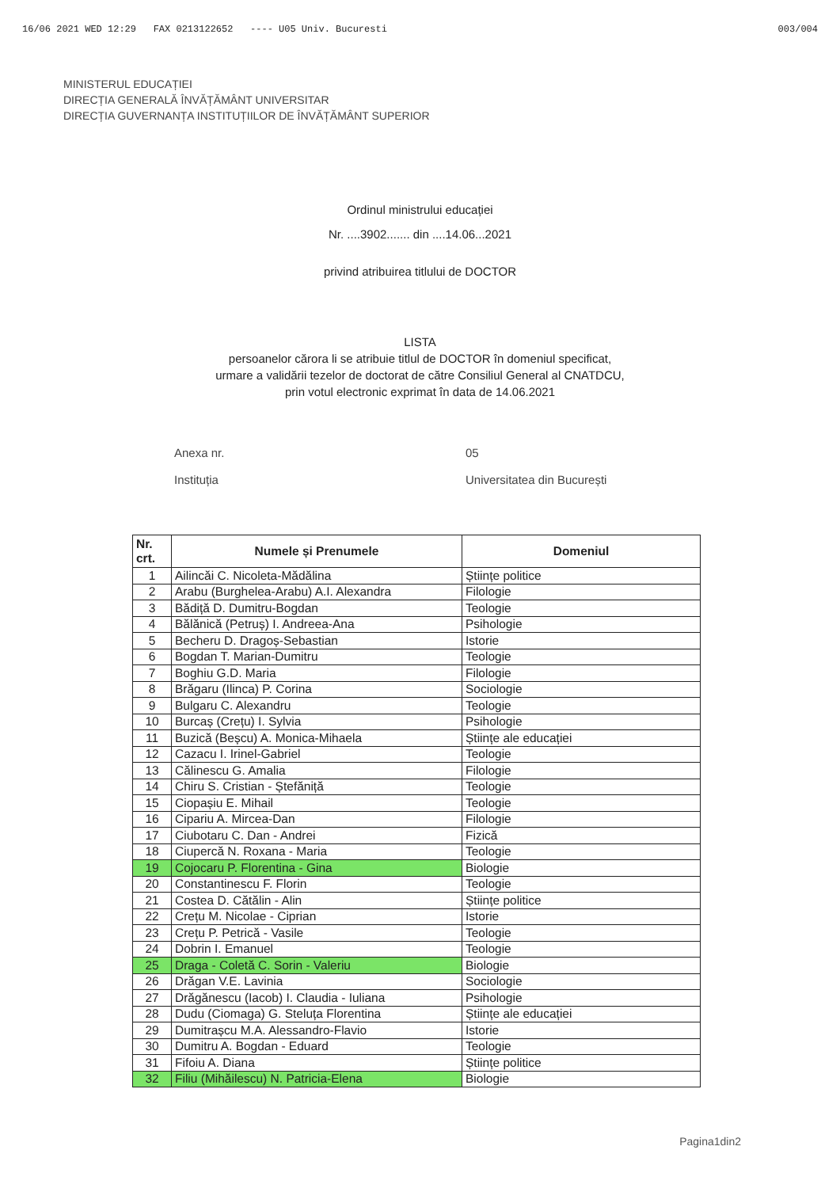16/06 2021 WED 12:29 FAX 0213122652 ---- U05 Univ. Bucuresti 003/004
MINISTERUL EDUCAȚIEI
DIRECȚIA GENERALĂ ÎNVĂȚĂMÂNT UNIVERSITAR
DIRECȚIA GUVERNANȚA INSTITUȚIILOR DE ÎNVĂȚĂMÂNT SUPERIOR
Ordinul ministrului educației
Nr. ....3902....... din ....14.06...2021
privind atribuirea titlului de DOCTOR
LISTA
persoanelor cărora li se atribuie titlul de DOCTOR în domeniul specificat,
urmare a validării tezelor de doctorat de către Consiliul General al CNATDCU,
prin votul electronic exprimat în data de 14.06.2021
Anexa nr.
Instituția
05
Universitatea din București
| Nr. crt. | Numele și Prenumele | Domeniul |
| --- | --- | --- |
| 1 | Ailincăi C. Nicoleta-Mădălina | Științe politice |
| 2 | Arabu (Burghelea-Arabu) A.I. Alexandra | Filologie |
| 3 | Bădiță D. Dumitru-Bogdan | Teologie |
| 4 | Bălănică (Petruș) I. Andreea-Ana | Psihologie |
| 5 | Becheru D. Dragoș-Sebastian | Istorie |
| 6 | Bogdan T. Marian-Dumitru | Teologie |
| 7 | Boghiu G.D. Maria | Filologie |
| 8 | Brăgaru (Ilinca) P. Corina | Sociologie |
| 9 | Bulgaru C. Alexandru | Teologie |
| 10 | Burcaș (Crețu) I. Sylvia | Psihologie |
| 11 | Buzică (Beșcu) A. Monica-Mihaela | Științe ale educației |
| 12 | Cazacu I. Irinel-Gabriel | Teologie |
| 13 | Călinescu G. Amalia | Filologie |
| 14 | Chiru S. Cristian - Ștefăniță | Teologie |
| 15 | Ciopașiu E. Mihail | Teologie |
| 16 | Cipariu A. Mircea-Dan | Filologie |
| 17 | Ciubotaru C. Dan - Andrei | Fizică |
| 18 | Ciupercă N. Roxana - Maria | Teologie |
| 19 | Cojocaru P. Florentina - Gina | Biologie |
| 20 | Constantinescu F. Florin | Teologie |
| 21 | Costea D. Cătălin - Alin | Științe politice |
| 22 | Crețu M. Nicolae - Ciprian | Istorie |
| 23 | Crețu P. Petrică - Vasile | Teologie |
| 24 | Dobrin I. Emanuel | Teologie |
| 25 | Draga - Coletă C. Sorin - Valeriu | Biologie |
| 26 | Drăgan V.E. Lavinia | Sociologie |
| 27 | Drăgănescu (Iacob) I. Claudia - Iuliana | Psihologie |
| 28 | Dudu (Ciomaga) G. Steluța Florentina | Științe ale educației |
| 29 | Dumitrașcu M.A. Alessandro-Flavio | Istorie |
| 30 | Dumitru A. Bogdan - Eduard | Teologie |
| 31 | Fifoiu A. Diana | Științe politice |
| 32 | Filiu (Mihăilescu) N. Patricia-Elena | Biologie |
Pagina1din2